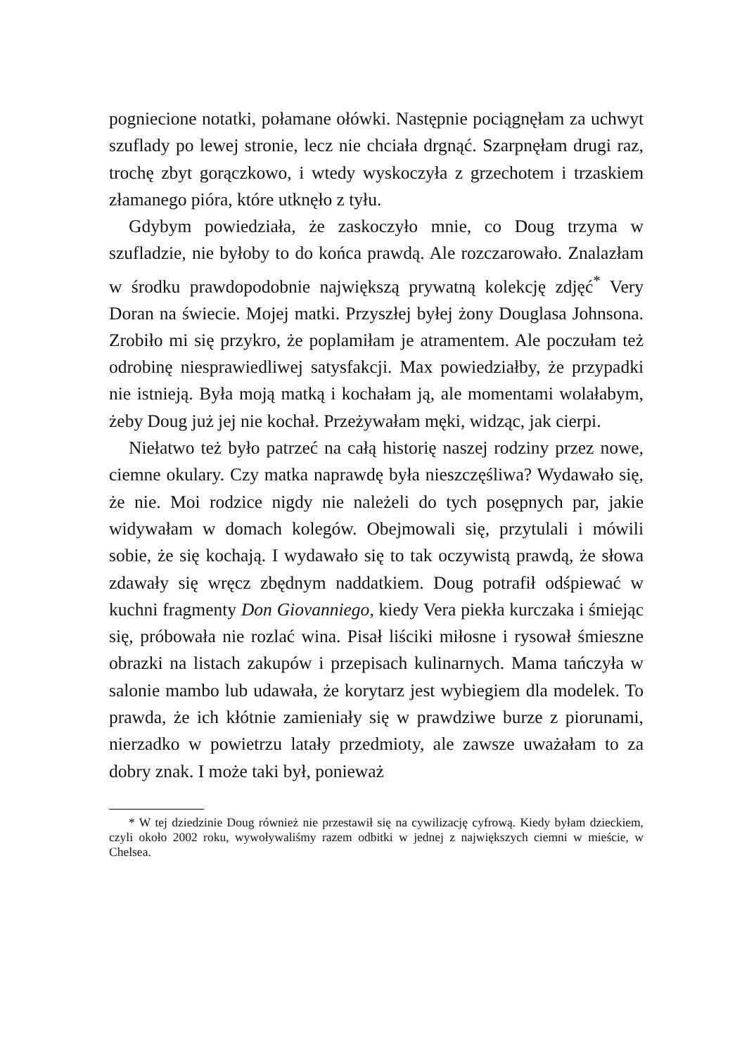pogniecione notatki, połamane ołówki. Następnie pociągnęłam za uchwyt szuflady po lewej stronie, lecz nie chciała drgnąć. Szarpnęłam drugi raz, trochę zbyt gorączkowo, i wtedy wyskoczyła z grzechotem i trzaskiem złamanego pióra, które utknęło z tyłu.
Gdybym powiedziała, że zaskoczyło mnie, co Doug trzyma w szufladzie, nie byłoby to do końca prawdą. Ale rozczarowało. Znalazłam w środku prawdopodobnie największą prywatną kolekcję zdjęć<sup>*</sup> Very Doran na świecie. Mojej matki. Przyszłej byłej żony Douglasa Johnsona. Zrobiło mi się przykro, że poplamiłam je atramentem. Ale poczułam też odrobinę niesprawiedliwej satysfakcji. Max powiedziałby, że przypadki nie istnieją. Była moją matką i kochałam ją, ale momentami wolałabym, żeby Doug już jej nie kochał. Przeżywałam męki, widząc, jak cierpi.
Niełatwo też było patrzeć na całą historię naszej rodziny przez nowe, ciemne okulary. Czy matka naprawdę była nieszczęśliwa? Wydawało się, że nie. Moi rodzice nigdy nie należeli do tych posępnych par, jakie widywałam w domach kolegów. Obejmowali się, przytulali i mówili sobie, że się kochają. I wydawało się to tak oczywistą prawdą, że słowa zdawały się wręcz zbędnym naddatkiem. Doug potrafił odśpiewać w kuchni fragmenty Don Giovanniego, kiedy Vera piekła kurczaka i śmiejąc się, próbowała nie rozlać wina. Pisał liściki miłosne i rysował śmieszne obrazki na listach zakupów i przepisach kulinarnych. Mama tańczyła w salonie mambo lub udawała, że korytarz jest wybiegiem dla modelek. To prawda, że ich kłótnie zamieniały się w prawdziwe burze z piorunami, nierzadko w powietrzu latały przedmioty, ale zawsze uważałam to za dobry znak. I może taki był, ponieważ
* W tej dziedzinie Doug również nie przestawił się na cywilizację cyfrową. Kiedy byłam dzieckiem, czyli około 2002 roku, wywoływaliśmy razem odbitki w jednej z największych ciemni w mieście, w Chelsea.